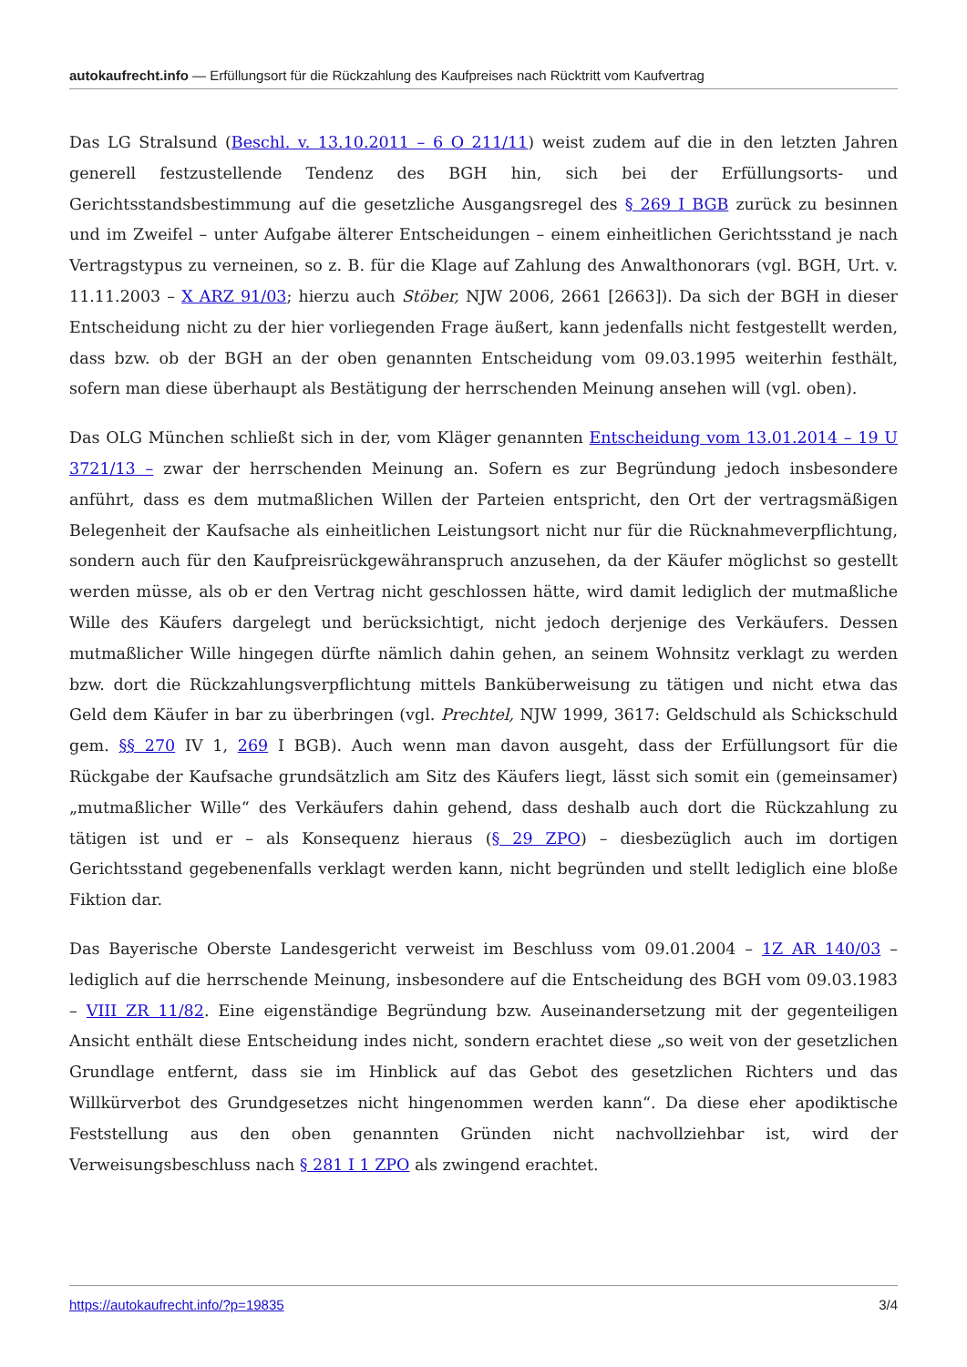autokaufrecht.info — Erfüllungsort für die Rückzahlung des Kaufpreises nach Rücktritt vom Kaufvertrag
Das LG Stralsund (Beschl. v. 13.10.2011 – 6 O 211/11) weist zudem auf die in den letzten Jahren generell festzustellende Tendenz des BGH hin, sich bei der Erfüllungsorts- und Gerichtsstandsbestimmung auf die gesetzliche Ausgangsregel des § 269 I BGB zurück zu besinnen und im Zweifel – unter Aufgabe älterer Entscheidungen – einem einheitlichen Gerichtsstand je nach Vertragstypus zu verneinen, so z. B. für die Klage auf Zahlung des Anwalthonorars (vgl. BGH, Urt. v. 11.11.2003 – X ARZ 91/03; hierzu auch Stöber, NJW 2006, 2661 [2663]). Da sich der BGH in dieser Entscheidung nicht zu der hier vorliegenden Frage äußert, kann jedenfalls nicht festgestellt werden, dass bzw. ob der BGH an der oben genannten Entscheidung vom 09.03.1995 weiterhin festhält, sofern man diese überhaupt als Bestätigung der herrschenden Meinung ansehen will (vgl. oben).
Das OLG München schließt sich in der, vom Kläger genannten Entscheidung vom 13.01.2014 – 19 U 3721/13 – zwar der herrschenden Meinung an. Sofern es zur Begründung jedoch insbesondere anführt, dass es dem mutmaßlichen Willen der Parteien entspricht, den Ort der vertragsmäßigen Belegenheit der Kaufsache als einheitlichen Leistungsort nicht nur für die Rücknahmeverpflichtung, sondern auch für den Kaufpreisrückgewähranspruch anzusehen, da der Käufer möglichst so gestellt werden müsse, als ob er den Vertrag nicht geschlossen hätte, wird damit lediglich der mutmaßliche Wille des Käufers dargelegt und berücksichtigt, nicht jedoch derjenige des Verkäufers. Dessen mutmaßlicher Wille hingegen dürfte nämlich dahin gehen, an seinem Wohnsitz verklagt zu werden bzw. dort die Rückzahlungsverpflichtung mittels Banküberweisung zu tätigen und nicht etwa das Geld dem Käufer in bar zu überbringen (vgl. Prechtel, NJW 1999, 3617: Geldschuld als Schickschuld gem. §§ 270 IV 1, 269 I BGB). Auch wenn man davon ausgeht, dass der Erfüllungsort für die Rückgabe der Kaufsache grundsätzlich am Sitz des Käufers liegt, lässt sich somit ein (gemeinsamer) „mutmaßlicher Wille“ des Verkäufers dahin gehend, dass deshalb auch dort die Rückzahlung zu tätigen ist und er – als Konsequenz hieraus (§ 29 ZPO) – diesbezüglich auch im dortigen Gerichtsstand gegebenenfalls verklagt werden kann, nicht begründen und stellt lediglich eine bloße Fiktion dar.
Das Bayerische Oberste Landesgericht verweist im Beschluss vom 09.01.2004 – 1Z AR 140/03 – lediglich auf die herrschende Meinung, insbesondere auf die Entscheidung des BGH vom 09.03.1983 – VIII ZR 11/82. Eine eigenständige Begründung bzw. Auseinandersetzung mit der gegenteiligen Ansicht enthält diese Entscheidung indes nicht, sondern erachtet diese „so weit von der gesetzlichen Grundlage entfernt, dass sie im Hinblick auf das Gebot des gesetzlichen Richters und das Willkürverbot des Grundgesetzes nicht hingenommen werden kann“. Da diese eher apodiktische Feststellung aus den oben genannten Gründen nicht nachvollziehbar ist, wird der Verweisungsbeschluss nach § 281 I 1 ZPO als zwingend erachtet.
https://autokaufrecht.info/?p=19835 3/4